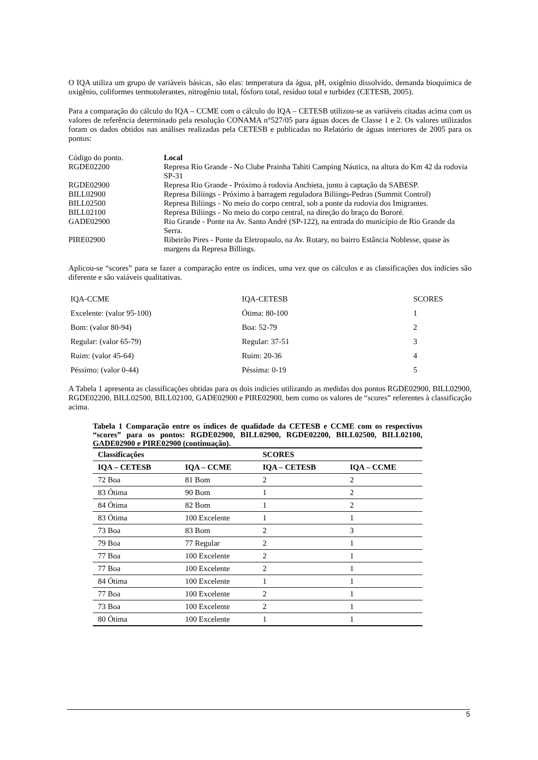O IQA utiliza um grupo de variáveis básicas, são elas: temperatura da água, pH, oxigênio dissolvido, demanda bioquímica de oxigênio, coliformes termotolerantes, nitrogênio total, fósforo total, resíduo total e turbidez (CETESB, 2005).
Para a comparação do cálculo do IQA – CCME com o cálculo do IQA – CETESB utilizou-se as variáveis citadas acima com os valores de referência determinado pela resolução CONAMA n°527/05 para águas doces de Classe 1 e 2. Os valores utilizados foram os dados obtidos nas análises realizadas pela CETESB e publicadas no Relatório de águas interiores de 2005 para os pontos:
| Código do ponto. | Local |
| RGDE02200 | Represa Rio Grande - No Clube Prainha Tahiti Camping Náutica, na altura do Km 42 da rodovia SP-31 |
| RGDE02900 | Represa Rio Grande - Próximo à rodovia Anchieta, junto à captação da SABESP. |
| BILL02900 | Represa Biliings - Próximo à barragem reguladora Biliings-Pedras (Summit Control) |
| BILL02500 | Represa Biliings - No meio do corpo central, sob a ponte da rodovia dos Imigrantes. |
| BILL02100 | Represa Biliings - No meio do corpo central, na direção do braço do Bororé. |
| GADE02900 | Rio Grande - Ponte na Av. Santo André (SP-122), na entrada do município de Rio Grande da Serra. |
| PIRE02900 | Ribeirão Pires - Ponte da Eletropaulo, na Av. Rotary, no bairro Estância Noblesse, quase às margens da Represa Billings. |
Aplicou-se “scores” para se fazer a comparação entre os índices, uma vez que os cálculos e as classificações dos indicies são diferente e são vaiáveis qualitativas.
| IQA-CCME | IQA-CETESB | SCORES |
| Excelente: (valor 95-100) | Ótima: 80-100 | 1 |
| Bom: (valor 80-94) | Boa: 52-79 | 2 |
| Regular: (valor 65-79) | Regular: 37-51 | 3 |
| Ruim: (valor 45-64) | Ruim: 20-36 | 4 |
| Péssimo: (valor 0-44) | Péssima: 0-19 | 5 |
A Tabela 1 apresenta as classificações obtidas para os dois indicies utilizando as medidas dos pontos RGDE02900, BILL02900, RGDE02200, BILL02500, BILL02100, GADE02900 e PIRE02900, bem como os valores de “scores” referentes à classificação acima.
Tabela 1 Comparação entre os índices de qualidade da CETESB e CCME com os respectivos “scores” para os pontos: RGDE02900, BILL02900, RGDE02200, BILL02500, BILL02100, GADE02900 e PIRE02900 (continuação).
| Classificações | | SCORES | |
| --- | --- | --- | --- |
| IQA – CETESB | IQA – CCME | IQA – CETESB | IQA – CCME |
| 72 Boa | 81 Bom | 2 | 2 |
| 83 Ótima | 90 Bom | 1 | 2 |
| 84 Ótima | 82 Bom | 1 | 2 |
| 83 Ótima | 100 Excelente | 1 | 1 |
| 73 Boa | 83 Bom | 2 | 3 |
| 79 Boa | 77 Regular | 2 | 1 |
| 77 Boa | 100 Excelente | 2 | 1 |
| 77 Boa | 100 Excelente | 2 | 1 |
| 84 Ótima | 100 Excelente | 1 | 1 |
| 77 Boa | 100 Excelente | 2 | 1 |
| 73 Boa | 100 Excelente | 2 | 1 |
| 80 Ótima | 100 Excelente | 1 | 1 |
5